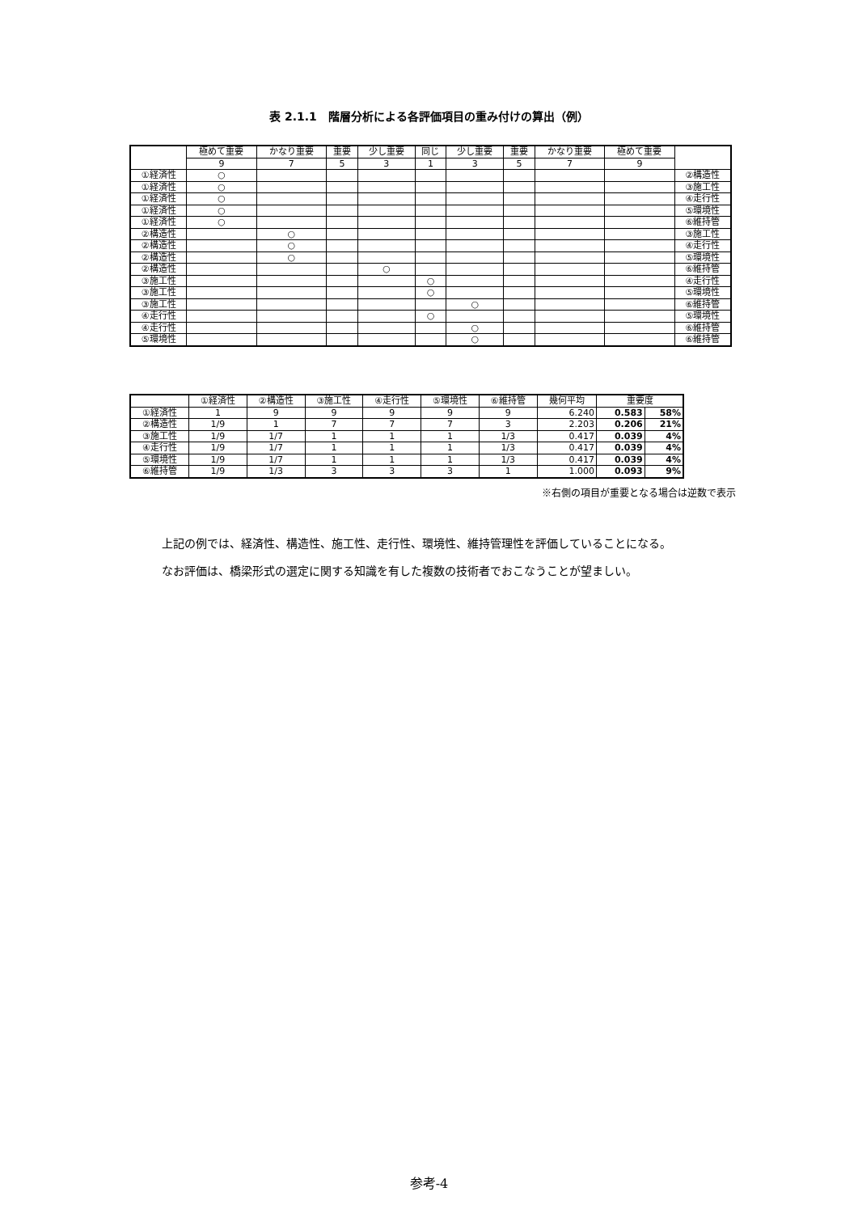表 2.1.1　階層分析による各評価項目の重み付けの算出（例）
| | 極めて重要 | かなり重要 | 重要 | 少し重要 | 同じ | 少し重要 | 重要 | かなり重要 | 極めて重要 | |
| --- | --- | --- | --- | --- | --- | --- | --- | --- | --- | --- |
| | 9 | 7 | 5 | 3 | 1 | 3 | 5 | 7 | 9 | |
| ①経済性 | ○ | | | | | | | | | ②構造性 |
| ①経済性 | ○ | | | | | | | | | ③施工性 |
| ①経済性 | ○ | | | | | | | | | ④走行性 |
| ①経済性 | ○ | | | | | | | | | ⑤環境性 |
| ①経済性 | ○ | | | | | | | | | ⑥維持管 |
| ②構造性 | | ○ | | | | | | | | ③施工性 |
| ②構造性 | | ○ | | | | | | | | ④走行性 |
| ②構造性 | | ○ | | | | | | | | ⑤環境性 |
| ②構造性 | | | | ○ | | | | | | ⑥維持管 |
| ③施工性 | | | | | ○ | | | | | ④走行性 |
| ③施工性 | | | | | ○ | | | | | ⑤環境性 |
| ③施工性 | | | | | | ○ | | | | ⑥維持管 |
| ④走行性 | | | | | ○ | | | | | ⑤環境性 |
| ④走行性 | | | | | | ○ | | | | ⑥維持管 |
| ⑤環境性 | | | | | | ○ | | | | ⑥維持管 |
| | ①経済性 | ②構造性 | ③施工性 | ④走行性 | ⑤環境性 | ⑥維持管 | 幾何平均 | 重要度 | |
| --- | --- | --- | --- | --- | --- | --- | --- | --- | --- |
| ①経済性 | 1 | 9 | 9 | 9 | 9 | 9 | 6.240 | 0.583 | 58% |
| ②構造性 | 1/9 | 1 | 7 | 7 | 7 | 3 | 2.203 | 0.206 | 21% |
| ③施工性 | 1/9 | 1/7 | 1 | 1 | 1 | 1/3 | 0.417 | 0.039 | 4% |
| ④走行性 | 1/9 | 1/7 | 1 | 1 | 1 | 1/3 | 0.417 | 0.039 | 4% |
| ⑤環境性 | 1/9 | 1/7 | 1 | 1 | 1 | 1/3 | 0.417 | 0.039 | 4% |
| ⑥維持管 | 1/9 | 1/3 | 3 | 3 | 3 | 1 | 1.000 | 0.093 | 9% |
※右側の項目が重要となる場合は逆数で表示
上記の例では、経済性、構造性、施工性、走行性、環境性、維持管理性を評価していることになる。
なお評価は、橋梁形式の選定に関する知識を有した複数の技術者でおこなうことが望ましい。
参考-4